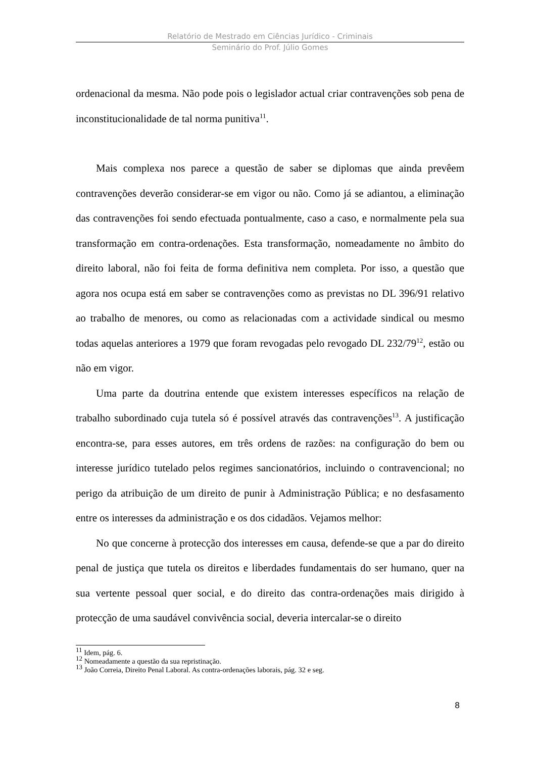Relatório de Mestrado em Ciências Jurídico - Criminais
Seminário do Prof. Júlio Gomes
ordenacional da mesma. Não pode pois o legislador actual criar contravenções sob pena de inconstitucionalidade de tal norma punitiva<sup>11</sup>.
Mais complexa nos parece a questão de saber se diplomas que ainda prevêem contravenções deverão considerar-se em vigor ou não. Como já se adiantou, a eliminação das contravenções foi sendo efectuada pontualmente, caso a caso, e normalmente pela sua transformação em contra-ordenações. Esta transformação, nomeadamente no âmbito do direito laboral, não foi feita de forma definitiva nem completa. Por isso, a questão que agora nos ocupa está em saber se contravenções como as previstas no DL 396/91 relativo ao trabalho de menores, ou como as relacionadas com a actividade sindical ou mesmo todas aquelas anteriores a 1979 que foram revogadas pelo revogado DL 232/79<sup>12</sup>, estão ou não em vigor.
Uma parte da doutrina entende que existem interesses específicos na relação de trabalho subordinado cuja tutela só é possível através das contravenções<sup>13</sup>. A justificação encontra-se, para esses autores, em três ordens de razões: na configuração do bem ou interesse jurídico tutelado pelos regimes sancionatórios, incluindo o contravencional; no perigo da atribuição de um direito de punir à Administração Pública; e no desfasamento entre os interesses da administração e os dos cidadãos. Vejamos melhor:
No que concerne à protecção dos interesses em causa, defende-se que a par do direito penal de justiça que tutela os direitos e liberdades fundamentais do ser humano, quer na sua vertente pessoal quer social, e do direito das contra-ordenações mais dirigido à protecção de uma saudável convivência social, deveria intercalar-se o direito
<sup>11</sup> Idem, pág. 6.
<sup>12</sup> Nomeadamente a questão da sua repristinação.
<sup>13</sup> João Correia, Direito Penal Laboral. As contra-ordenações laborais, pág. 32 e seg.
8